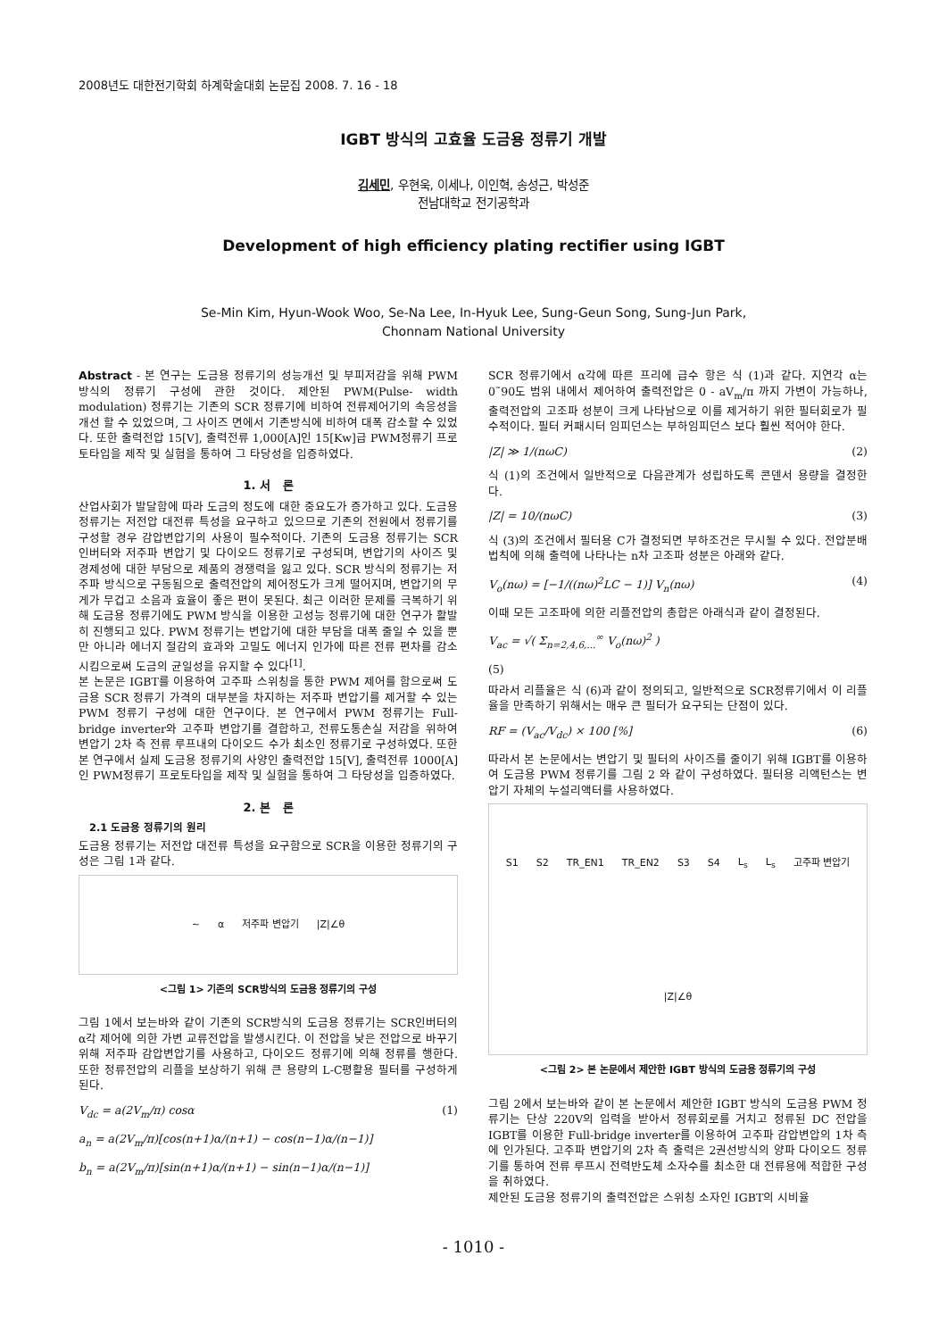2008년도 대한전기학회 하계학술대회 논문집 2008. 7. 16 - 18
IGBT 방식의 고효율 도금용 정류기 개발
김세민, 우현욱, 이세나, 이인혁, 송성근, 박성준
전남대학교 전기공학과
Development of high efficiency plating rectifier using IGBT
Se-Min Kim, Hyun-Wook Woo, Se-Na Lee, In-Hyuk Lee, Sung-Geun Song, Sung-Jun Park,
Chonnam National University
Abstract - 본 연구는 도금용 정류기의 성능개선 및 부피저감을 위해 PWM 방식의 정류기 구성에 관한 것이다. 제안된 PWM(Pulse- width modulation) 정류기는 기존의 SCR 정류기에 비하여 전류제어기의 속응성을 개선 할 수 있었으며, 그 사이즈 면에서 기존방식에 비하여 대폭 감소할 수 있었다. 또한 출력전압 15[V], 출력전류 1,000[A]인 15[Kw]급 PWM정류기 프로토타입을 제작 및 실험을 통하여 그 타당성을 입증하였다.
1. 서 론
산업사회가 발달함에 따라 도금의 정도에 대한 중요도가 증가하고 있다. 도금용 정류기는 저전압 대전류 특성을 요구하고 있으므로 기존의 전원에서 정류기를 구성할 경우 감압변압기의 사용이 필수적이다. 기존의 도금용 정류기는 SCR 인버터와 저주파 변압기 및 다이오드 정류기로 구성되며, 변압기의 사이즈 및 경제성에 대한 부담으로 제품의 경쟁력을 잃고 있다. SCR 방식의 정류기는 저주파 방식으로 구동됨으로 출력전압의 제어정도가 크게 떨어지며, 변압기의 무게가 무겁고 소음과 효율이 좋은 편이 못된다. 최근 이러한 문제를 극복하기 위해 도금용 정류기에도 PWM 방식을 이용한 고성능 정류기에 대한 연구가 활발히 진행되고 있다. PWM 정류기는 변압기에 대한 부담을 대폭 줄일 수 있을 뿐만 아니라 에너지 절감의 효과와 고밀도 에너지 인가에 따른 전류 편차를 감소시킴으로써 도금의 균일성을 유지할 수 있다<sup>[1]</sup>.
본 논문은 IGBT를 이용하여 고주파 스위칭을 통한 PWM 제어를 함으로써 도금용 SCR 정류기 가격의 대부분을 차지하는 저주파 변압기를 제거할 수 있는 PWM 정류기 구성에 대한 연구이다. 본 연구에서 PWM 정류기는 Full-bridge inverter와 고주파 변압기를 결합하고, 전류도통손실 저감을 위하여 변압기 2차 측 전류 루프내의 다이오드 수가 최소인 정류기로 구성하였다. 또한 본 연구에서 실제 도금용 정류기의 사양인 출력전압 15[V], 출력전류 1000[A]인 PWM정류기 프로토타입을 제작 및 실험을 통하여 그 타당성을 입증하였다.
2. 본 론
2.1 도금용 정류기의 원리
도금용 정류기는 저전압 대전류 특성을 요구함으로 SCR을 이용한 정류기의 구성은 그림 1과 같다.
~ α 저주파 변압기 |Z|∠θ
<그림 1> 기존의 SCR방식의 도금용 정류기의 구성
그림 1에서 보는바와 같이 기존의 SCR방식의 도금용 정류기는 SCR인버터의 α각 제어에 의한 가변 교류전압을 발생시킨다. 이 전압을 낮은 전압으로 바꾸기 위해 저주파 감압변압기를 사용하고, 다이오드 정류기에 의해 정류를 행한다. 또한 정류전압의 리플을 보상하기 위해 큰 용량의 L-C평활용 필터를 구성하게 된다.
V<sub>dc</sub> = a(2V<sub>m</sub>/π) cosα (1)
a<sub>n</sub> = a(2V<sub>m</sub>/π)[cos(n+1)α/(n+1) − cos(n−1)α/(n−1)]
b<sub>n</sub> = a(2V<sub>m</sub>/π)[sin(n+1)α/(n+1) − sin(n−1)α/(n−1)]
SCR 정류기에서 α각에 따른 프리에 급수 항은 식 (1)과 같다. 지연각 α는 0˜90도 범위 내에서 제어하여 출력전압은 0 - aV<sub>m</sub>/π 까지 가변이 가능하나, 출력전압의 고조파 성분이 크게 나타남으로 이를 제거하기 위한 필터회로가 필수적이다. 필터 커패시터 임피던스는 부하임피던스 보다 훨씬 적어야 한다.
|Z| ≫ 1/(nωC) (2)
식 (1)의 조건에서 일반적으로 다음관계가 성립하도록 콘덴서 용량을 결정한다.
|Z| = 10/(nωC) (3)
식 (3)의 조건에서 필터용 C가 결정되면 부하조건은 무시될 수 있다. 전압분배법칙에 의해 출력에 나타나는 n차 고조파 성분은 아래와 같다.
V<sub>o</sub>(nω) = [−1/((nω)<sup>2</sup>LC − 1)] V<sub>n</sub>(nω) (4)
이때 모든 고조파에 의한 리플전압의 총합은 아래식과 같이 결정된다.
V<sub>ac</sub> = √( Σ<sub>n=2,4,6,...</sub><sup>∞</sup> V<sub>o</sub>(nω)<sup>2</sup> )
(5)
따라서 리플율은 식 (6)과 같이 정의되고, 일반적으로 SCR정류기에서 이 리플율을 만족하기 위해서는 매우 큰 필터가 요구되는 단점이 있다.
RF = (V<sub>ac</sub>/V<sub>dc</sub>) × 100 [%] (6)
따라서 본 논문에서는 변압기 및 필터의 사이즈를 줄이기 위해 IGBT를 이용하여 도금용 PWM 정류기를 그림 2 와 같이 구성하였다. 필터용 리액턴스는 변압기 자체의 누설리액터를 사용하였다.
S1 S2 TR_EN1 TR_EN2 S3 S4 L<sub>s</sub> L<sub>s</sub> 고주파 변압기 |Z|∠θ
<그림 2> 본 논문에서 제안한 IGBT 방식의 도금용 정류기의 구성
그림 2에서 보는바와 같이 본 논문에서 제안한 IGBT 방식의 도금용 PWM 정류기는 단상 220V의 입력을 받아서 정류회로를 거치고 정류된 DC 전압을 IGBT를 이용한 Full-bridge inverter를 이용하여 고주파 감압변압의 1차 측에 인가된다. 고주파 변압기의 2차 측 출력은 2권선방식의 양파 다이오드 정류기를 통하여 전류 루프시 전력반도체 소자수를 최소한 대 전류용에 적합한 구성을 취하였다.
제안된 도금용 정류기의 출력전압은 스위칭 소자인 IGBT의 시비율
- 1010 -